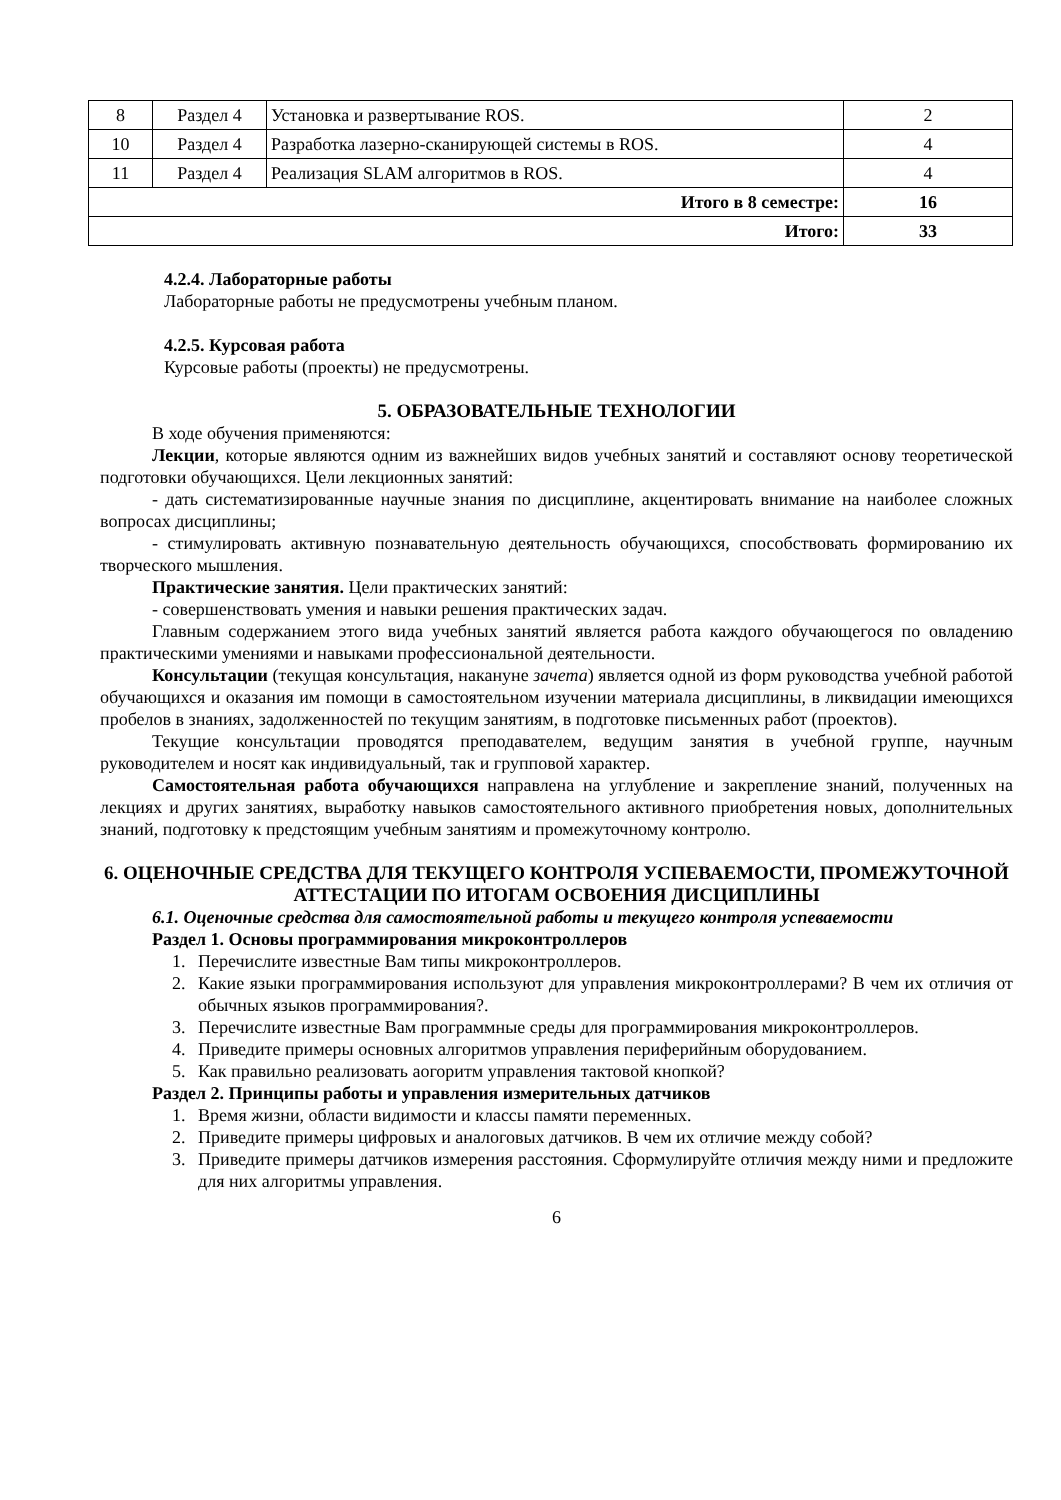| 8 | Раздел 4 | Установка и развертывание ROS. | 2 |
| 10 | Раздел 4 | Разработка лазерно-сканирующей системы в ROS. | 4 |
| 11 | Раздел 4 | Реализация SLAM алгоритмов в ROS. | 4 |
| Итого в 8 семестре: | | | 16 |
| Итого: | | | 33 |
4.2.4. Лабораторные работы
Лабораторные работы не предусмотрены учебным планом.
4.2.5. Курсовая работа
Курсовые работы (проекты) не предусмотрены.
5. ОБРАЗОВАТЕЛЬНЫЕ ТЕХНОЛОГИИ
В ходе обучения применяются:
Лекции, которые являются одним из важнейших видов учебных занятий и составляют основу теоретической подготовки обучающихся. Цели лекционных занятий:
- дать систематизированные научные знания по дисциплине, акцентировать внимание на наиболее сложных вопросах дисциплины;
- стимулировать активную познавательную деятельность обучающихся, способствовать формированию их творческого мышления.
Практические занятия. Цели практических занятий:
- совершенствовать умения и навыки решения практических задач.
Главным содержанием этого вида учебных занятий является работа каждого обучающегося по овладению практическими умениями и навыками профессиональной деятельности.
Консультации (текущая консультация, накануне зачета) является одной из форм руководства учебной работой обучающихся и оказания им помощи в самостоятельном изучении материала дисциплины, в ликвидации имеющихся пробелов в знаниях, задолженностей по текущим занятиям, в подготовке письменных работ (проектов).
Текущие консультации проводятся преподавателем, ведущим занятия в учебной группе, научным руководителем и носят как индивидуальный, так и групповой характер.
Самостоятельная работа обучающихся направлена на углубление и закрепление знаний, полученных на лекциях и других занятиях, выработку навыков самостоятельного активного приобретения новых, дополнительных знаний, подготовку к предстоящим учебным занятиям и промежуточному контролю.
6. ОЦЕНОЧНЫЕ СРЕДСТВА ДЛЯ ТЕКУЩЕГО КОНТРОЛЯ УСПЕВАЕМОСТИ, ПРОМЕЖУТОЧНОЙ АТТЕСТАЦИИ ПО ИТОГАМ ОСВОЕНИЯ ДИСЦИПЛИНЫ
6.1. Оценочные средства для самостоятельной работы и текущего контроля успеваемости
Раздел 1. Основы программирования микроконтроллеров
1. Перечислите известные Вам типы микроконтроллеров.
2. Какие языки программирования используют для управления микроконтроллерами? В чем их отличия от обычных языков программирования?.
3. Перечислите известные Вам программные среды для программирования микроконтроллеров.
4. Приведите примеры основных алгоритмов управления периферийным оборудованием.
5. Как правильно реализовать аогоритм управления тактовой кнопкой?
Раздел 2. Принципы работы и управления измерительных датчиков
1. Время жизни, области видимости и классы памяти переменных.
2. Приведите примеры цифровых и аналоговых датчиков. В чем их отличие между собой?
3. Приведите примеры датчиков измерения расстояния. Сформулируйте отличия между ними и предложите для них алгоритмы управления.
6